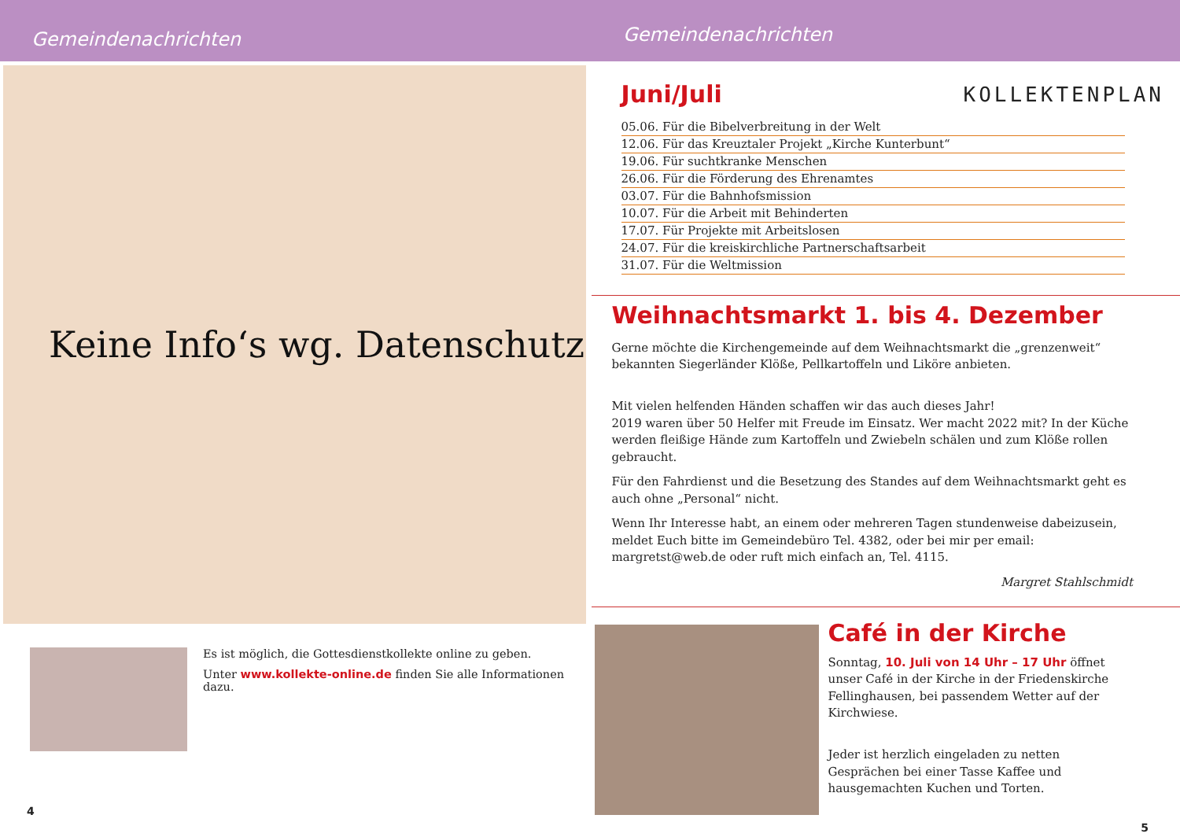Gemeindenachrichten
Gemeindenachrichten
Keine Info‘s wg. Datenschutz
Es ist möglich, die Gottesdienstkollekte online zu geben.
Unter www.kollekte-online.de finden Sie alle Informationen dazu.
4
Juni/Juli
KOLLEKTENPLAN
05.06. Für die Bibelverbreitung in der Welt
12.06. Für das Kreuztaler Projekt „Kirche Kunterbunt“
19.06. Für suchtkranke Menschen
26.06. Für die Förderung des Ehrenamtes
03.07. Für die Bahnhofsmission
10.07. Für die Arbeit mit Behinderten
17.07. Für Projekte mit Arbeitslosen
24.07. Für die kreiskirchliche Partnerschaftsarbeit
31.07. Für die Weltmission
Weihnachtsmarkt 1. bis 4. Dezember
Gerne möchte die Kirchengemeinde auf dem Weihnachtsmarkt die „grenzenweit“ bekannten Siegerländer Klöße, Pellkartoffeln und Liköre anbieten.
Mit vielen helfenden Händen schaffen wir das auch dieses Jahr!
2019 waren über 50 Helfer mit Freude im Einsatz. Wer macht 2022 mit? In der Küche werden fleißige Hände zum Kartoffeln und Zwiebeln schälen und zum Klöße rollen gebraucht.
Für den Fahrdienst und die Besetzung des Standes auf dem Weihnachtsmarkt geht es auch ohne „Personal“ nicht.
Wenn Ihr Interesse habt, an einem oder mehreren Tagen stundenweise dabeizusein, meldet Euch bitte im Gemeindebüro Tel. 4382, oder bei mir per email: margretst@web.de oder ruft mich einfach an, Tel. 4115.
Margret Stahlschmidt
Café in der Kirche
Sonntag, 10. Juli von 14 Uhr – 17 Uhr öffnet unser Café in der Kirche in der Friedenskirche Fellinghausen, bei passendem Wetter auf der Kirchwiese.
Jeder ist herzlich eingeladen zu netten Gesprächen bei einer Tasse Kaffee und hausgemachten Kuchen und Torten.
5